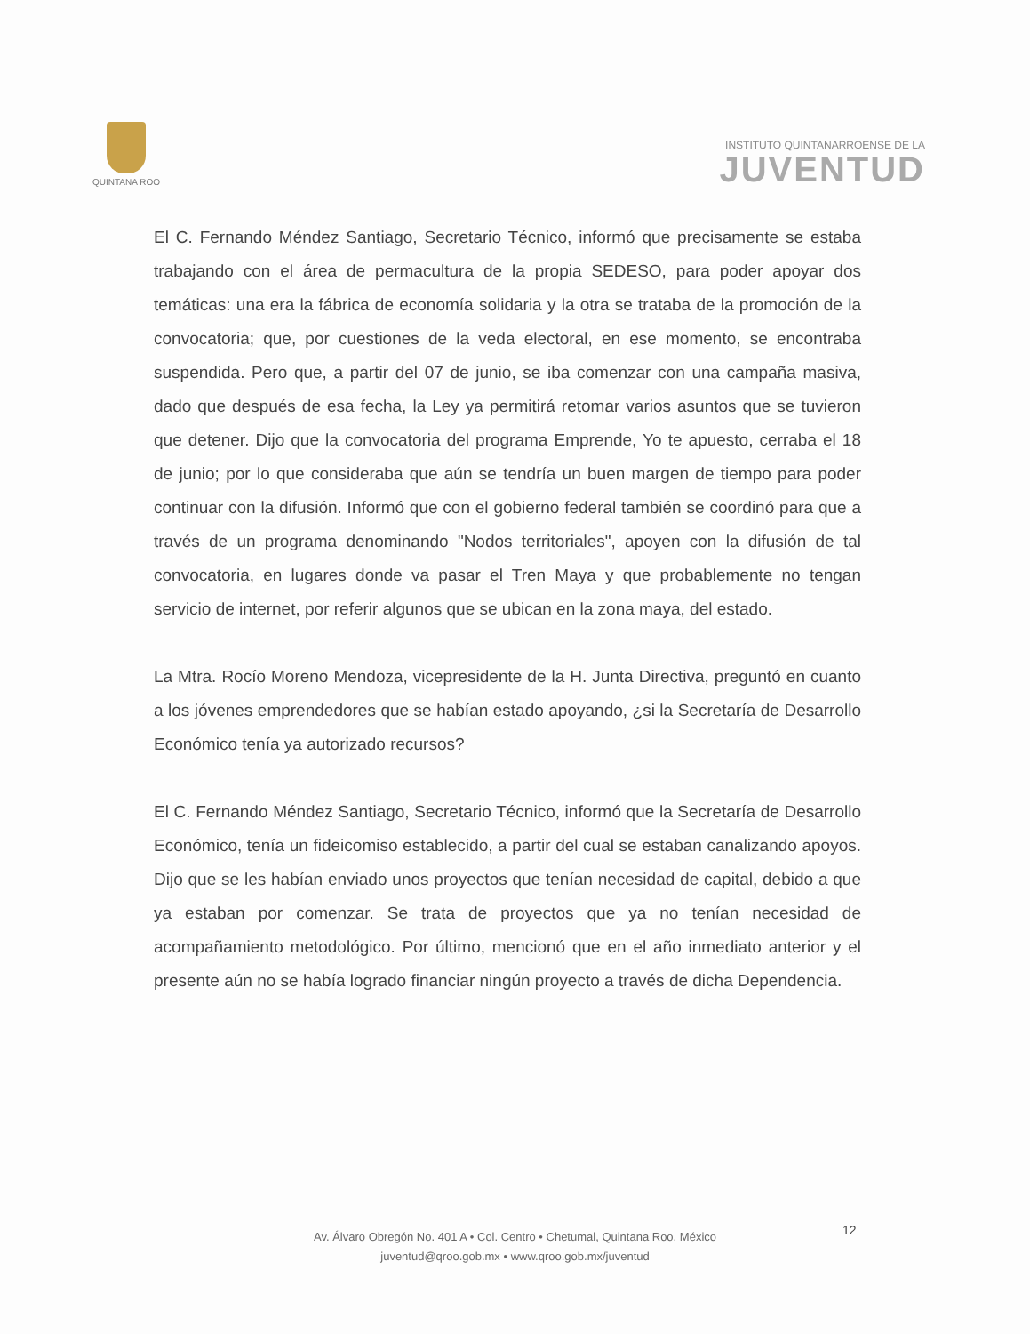QUINTANA ROO
INSTITUTO QUINTANARROENSE DE LA
JUVENTUD
El C. Fernando Méndez Santiago, Secretario Técnico, informó que precisamente se estaba trabajando con el área de permacultura de la propia SEDESO, para poder apoyar dos temáticas: una era la fábrica de economía solidaria y la otra se trataba de la promoción de la convocatoria; que, por cuestiones de la veda electoral, en ese momento, se encontraba suspendida. Pero que, a partir del 07 de junio, se iba comenzar con una campaña masiva, dado que después de esa fecha, la Ley ya permitirá retomar varios asuntos que se tuvieron que detener. Dijo que la convocatoria del programa Emprende, Yo te apuesto, cerraba el 18 de junio; por lo que consideraba que aún se tendría un buen margen de tiempo para poder continuar con la difusión. Informó que con el gobierno federal también se coordinó para que a través de un programa denominando "Nodos territoriales", apoyen con la difusión de tal convocatoria, en lugares donde va pasar el Tren Maya y que probablemente no tengan servicio de internet, por referir algunos que se ubican en la zona maya, del estado.
La Mtra. Rocío Moreno Mendoza, vicepresidente de la H. Junta Directiva, preguntó en cuanto a los jóvenes emprendedores que se habían estado apoyando, ¿si la Secretaría de Desarrollo Económico tenía ya autorizado recursos?
El C. Fernando Méndez Santiago, Secretario Técnico, informó que la Secretaría de Desarrollo Económico, tenía un fideicomiso establecido, a partir del cual se estaban canalizando apoyos. Dijo que se les habían enviado unos proyectos que tenían necesidad de capital, debido a que ya estaban por comenzar. Se trata de proyectos que ya no tenían necesidad de acompañamiento metodológico. Por último, mencionó que en el año inmediato anterior y el presente aún no se había logrado financiar ningún proyecto a través de dicha Dependencia.
12
Av. Álvaro Obregón No. 401 A • Col. Centro • Chetumal, Quintana Roo, México
juventud@qroo.gob.mx • www.qroo.gob.mx/juventud